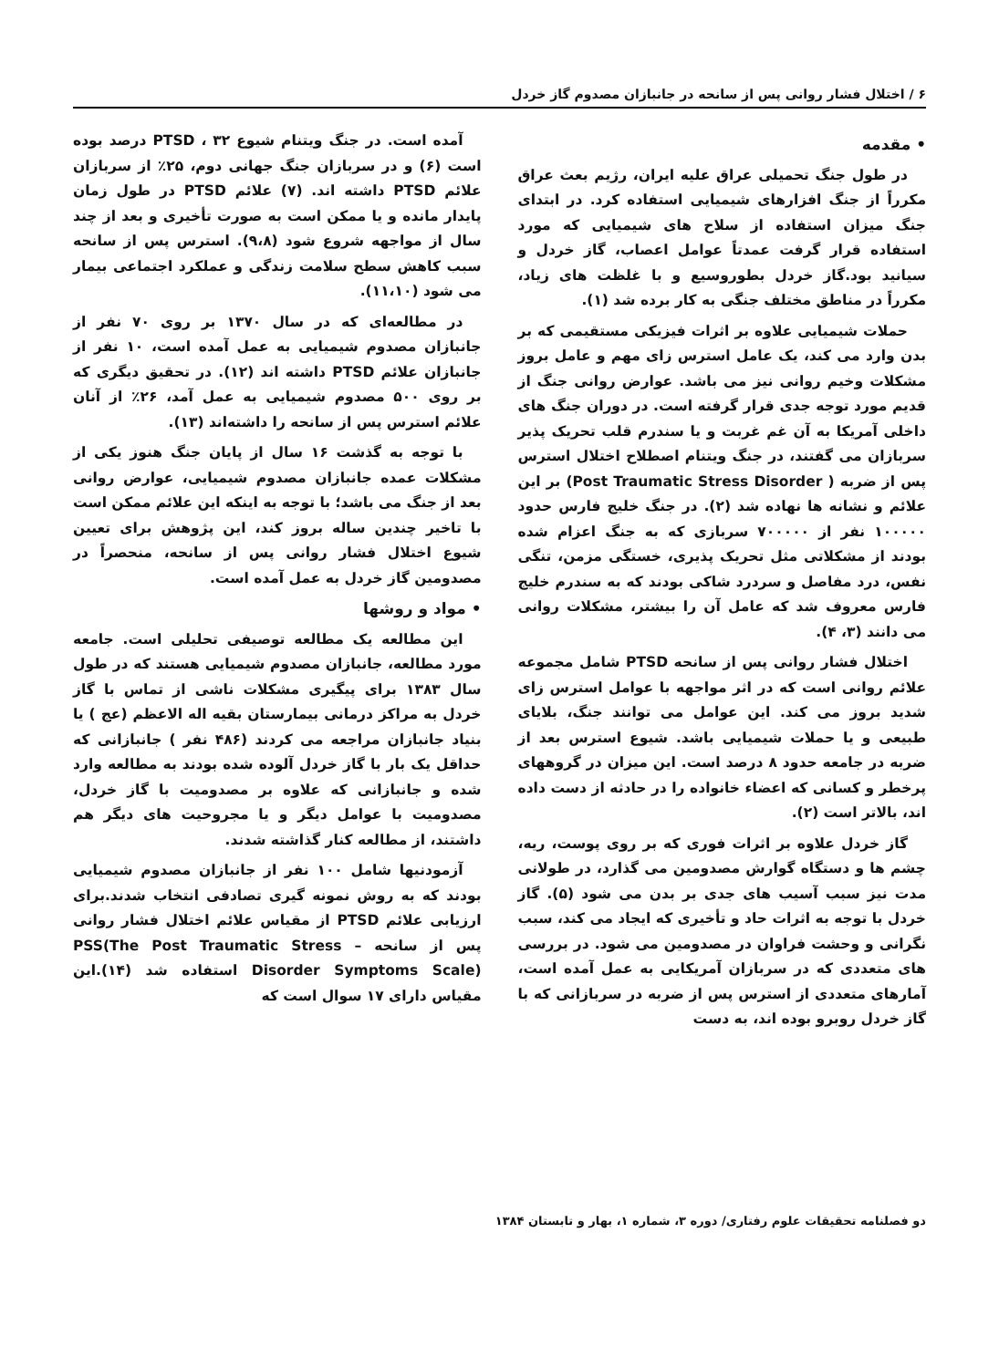۶ / اختلال فشار روانی پس از سانحه در جانبازان مصدوم گاز خردل
• مقدمه
در طول جنگ تحمیلی عراق علیه ایران، رژیم بعث عراق مکرراً از جنگ افزارهای شیمیایی استفاده کرد. در ابتدای جنگ میزان استفاده از سلاح های شیمیایی که مورد استفاده قرار گرفت عمدتاً عوامل اعصاب، گاز خردل و سیانید بود.گاز خردل بطوروسیع و با غلظت های زیاد، مکرراً در مناطق مختلف جنگی به کار برده شد (۱).
حملات شیمیایی علاوه بر اثرات فیزیکی مستقیمی که بر بدن وارد می کند، یک عامل استرس زای مهم و عامل بروز مشکلات وخیم روانی نیز می باشد. عوارض روانی جنگ از قدیم مورد توجه جدی قرار گرفته است. در دوران جنگ های داخلی آمریکا به آن غم غربت و یا سندرم قلب تحریک پذیر سربازان می گفتند، در جنگ ویتنام اصطلاح اختلال استرس پس از ضربه ( Post Traumatic Stress Disorder) بر این علائم و نشانه ها نهاده شد (۲). در جنگ خلیج فارس حدود ۱۰۰۰۰۰ نفر از ۷۰۰۰۰۰ سربازی که به جنگ اعزام شده بودند از مشکلاتی مثل تحریک پذیری، خستگی مزمن، تنگی نفس، درد مفاصل و سردرد شاکی بودند که به سندرم خلیج فارس معروف شد که عامل آن را بیشتر، مشکلات روانی می دانند (۳، ۴).
اختلال فشار روانی پس از سانحه PTSD شامل مجموعه علائم روانی است که در اثر مواجهه با عوامل استرس زای شدید بروز می کند. این عوامل می توانند جنگ، بلایای طبیعی و یا حملات شیمیایی باشد. شیوع استرس بعد از ضربه در جامعه حدود ۸ درصد است. این میزان در گروههای پرخطر و کسانی که اعضاء خانواده را در حادثه از دست داده اند، بالاتر است (۲).
گاز خردل علاوه بر اثرات فوری که بر روی پوست، ریه، چشم ها و دستگاه گوارش مصدومین می گذارد، در طولانی مدت نیز سبب آسیب های جدی بر بدن می شود (۵). گاز خردل با توجه به اثرات حاد و تأخیری که ایجاد می کند، سبب نگرانی و وحشت فراوان در مصدومین می شود. در بررسی های متعددی که در سربازان آمریکایی به عمل آمده است، آمارهای متعددی از استرس پس از ضربه در سربازانی که با گاز خردل روبرو بوده اند، به دست
آمده است. در جنگ ویتنام شیوع PTSD ، ۳۲ درصد بوده است (۶) و در سربازان جنگ جهانی دوم، ۲۵٪ از سربازان علائم PTSD داشته اند. (۷) علائم PTSD در طول زمان پایدار مانده و یا ممکن است به صورت تأخیری و بعد از چند سال از مواجهه شروع شود (۹،۸). استرس پس از سانحه سبب کاهش سطح سلامت زندگی و عملکرد اجتماعی بیمار می شود (۱۱،۱۰).
در مطالعه‌ای که در سال ۱۳۷۰ بر روی ۷۰ نفر از جانبازان مصدوم شیمیایی به عمل آمده است، ۱۰ نفر از جانبازان علائم PTSD داشته اند (۱۲). در تحقیق دیگری که بر روی ۵۰۰ مصدوم شیمیایی به عمل آمد، ۲۶٪ از آنان علائم استرس پس از سانحه را داشته‌اند (۱۳).
با توجه به گذشت ۱۶ سال از پایان جنگ هنوز یکی از مشکلات عمده جانبازان مصدوم شیمیایی، عوارض روانی بعد از جنگ می باشد؛ با توجه به اینکه این علائم ممکن است با تاخیر چندین ساله بروز کند، این پژوهش برای تعیین شیوع اختلال فشار روانی پس از سانحه، منحصراً در مصدومین گاز خردل به عمل آمده است.
• مواد و روشها
این مطالعه یک مطالعه توصیفی تحلیلی است. جامعه مورد مطالعه، جانبازان مصدوم شیمیایی هستند که در طول سال ۱۳۸۳ برای پیگیری مشکلات ناشی از تماس با گاز خردل به مراکز درمانی بیمارستان بقیه اله الاعظم (عج ) یا بنیاد جانبازان مراجعه می کردند (۴۸۶ نفر ) جانبازانی که حداقل یک بار با گاز خردل آلوده شده بودند به مطالعه وارد شده و جانبازانی که علاوه بر مصدومیت با گاز خردل، مصدومیت با عوامل دیگر و یا مجروحیت های دیگر هم داشتند، از مطالعه کنار گذاشته شدند.
آزمودنیها شامل ۱۰۰ نفر از جانبازان مصدوم شیمیایی بودند که به روش نمونه گیری تصادفی انتخاب شدند.برای ارزیابی علائم PTSD از مقیاس علائم اختلال فشار روانی پس از سانحه – PSS(The Post Traumatic Stress Disorder Symptoms Scale) استفاده شد (۱۴).این مقیاس دارای ۱۷ سوال است که
دو فصلنامه تحقیقات علوم رفتاری/ دوره ۳، شماره ۱، بهار و تابستان ۱۳۸۴